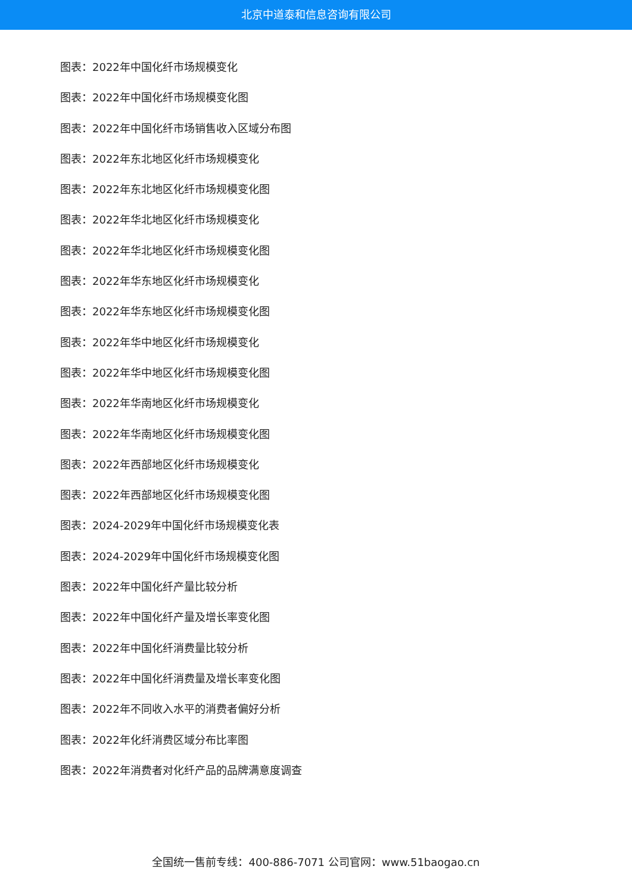北京中道泰和信息咨询有限公司
图表：2022年中国化纤市场规模变化
图表：2022年中国化纤市场规模变化图
图表：2022年中国化纤市场销售收入区域分布图
图表：2022年东北地区化纤市场规模变化
图表：2022年东北地区化纤市场规模变化图
图表：2022年华北地区化纤市场规模变化
图表：2022年华北地区化纤市场规模变化图
图表：2022年华东地区化纤市场规模变化
图表：2022年华东地区化纤市场规模变化图
图表：2022年华中地区化纤市场规模变化
图表：2022年华中地区化纤市场规模变化图
图表：2022年华南地区化纤市场规模变化
图表：2022年华南地区化纤市场规模变化图
图表：2022年西部地区化纤市场规模变化
图表：2022年西部地区化纤市场规模变化图
图表：2024-2029年中国化纤市场规模变化表
图表：2024-2029年中国化纤市场规模变化图
图表：2022年中国化纤产量比较分析
图表：2022年中国化纤产量及增长率变化图
图表：2022年中国化纤消费量比较分析
图表：2022年中国化纤消费量及增长率变化图
图表：2022年不同收入水平的消费者偏好分析
图表：2022年化纤消费区域分布比率图
图表：2022年消费者对化纤产品的品牌满意度调查
全国统一售前专线：400-886-7071 公司官网：www.51baogao.cn